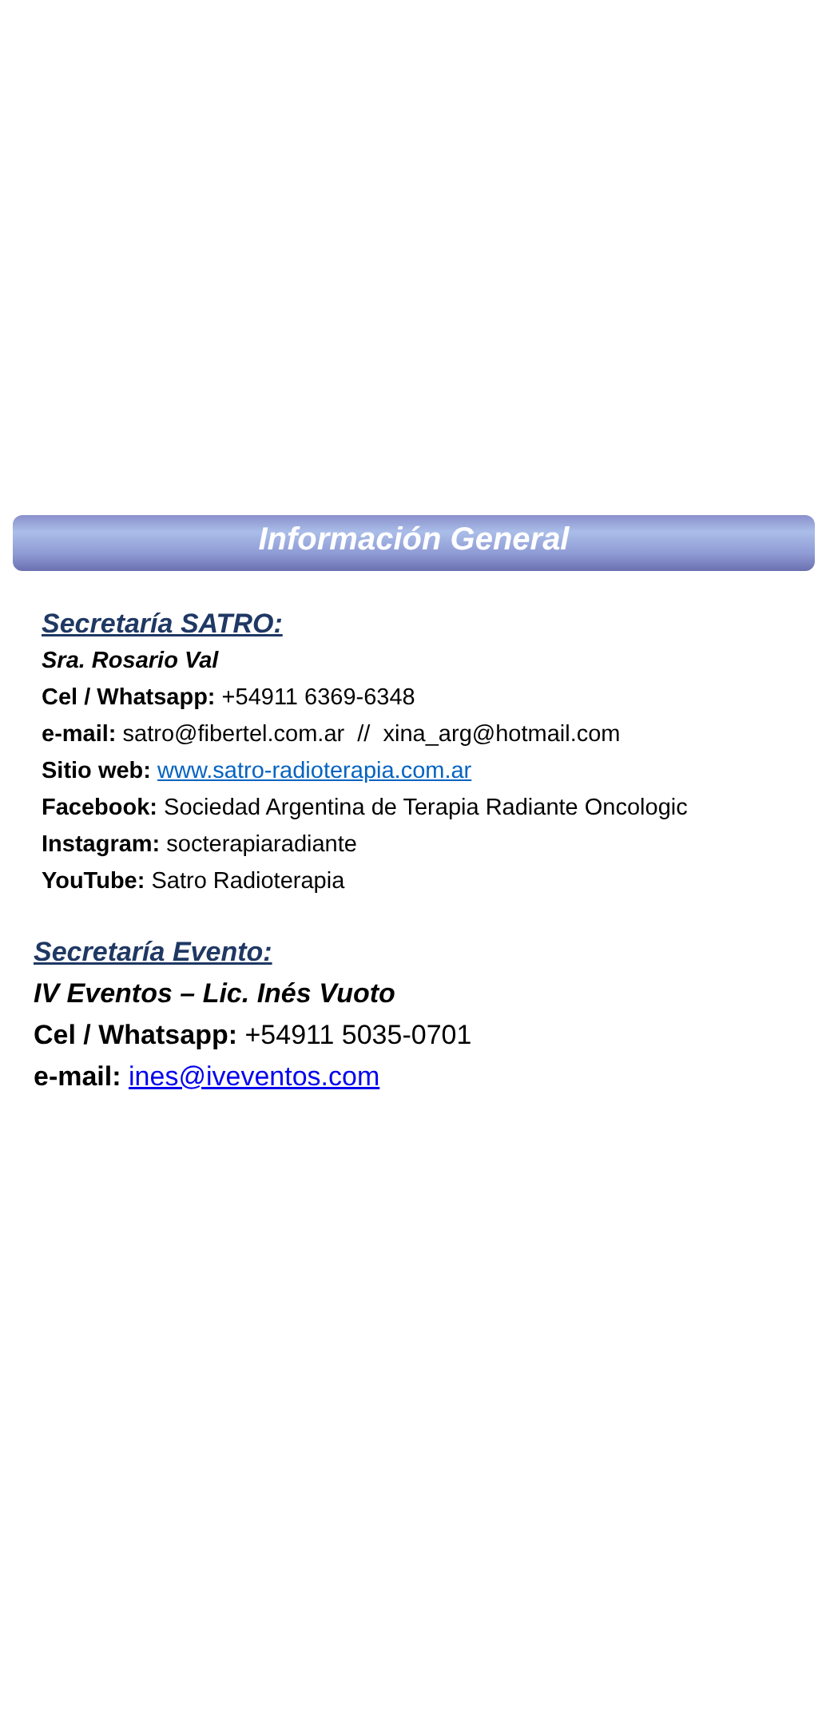Información General
Secretaría SATRO:
Sra. Rosario Val
Cel / Whatsapp: +54911 6369-6348
e-mail: satro@fibertel.com.ar // xina_arg@hotmail.com
Sitio web: www.satro-radioterapia.com.ar
Facebook: Sociedad Argentina de Terapia Radiante Oncologic
Instagram: socterapiaradiante
YouTube: Satro Radioterapia
Secretaría Evento:
IV Eventos – Lic. Inés Vuoto
Cel / Whatsapp: +54911 5035-0701
e-mail: ines@iveventos.com